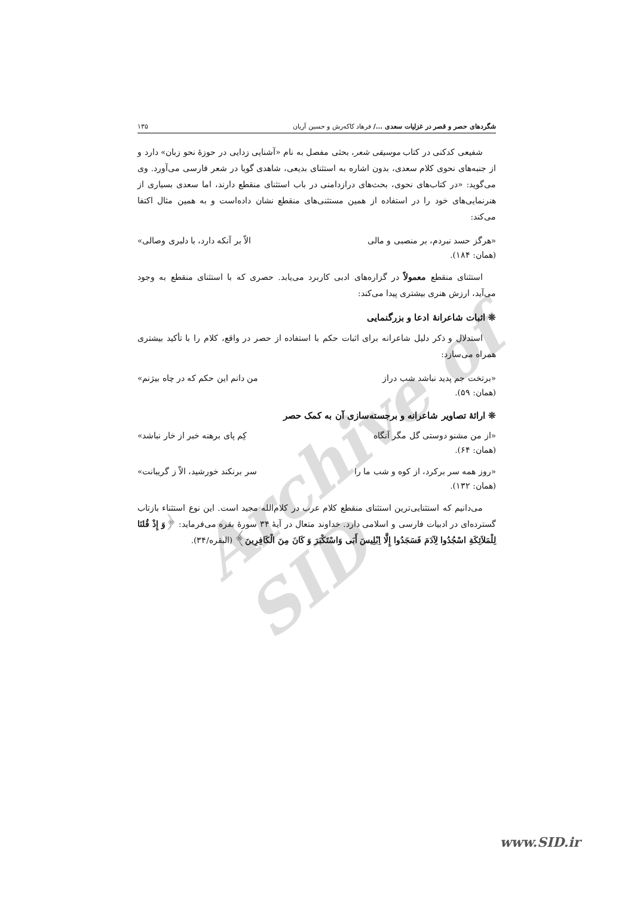Archive of SID
شگردهای حصر و قصر در غزلیات سعدی .../ فرهاد کاکه‌رش و حسین آریان ۱۳۵
شفیعی کدکنی در کتاب موسیقی شعر، بحثی مفصل به نام «آشنایی زدایی در حوزهٔ نحو زبان» دارد و از جنبه‌های نحوی کلام سعدی، بدون اشاره به استثنای بدیعی، شاهدی گویا در شعر فارسی می‌آورد. وی می‌گوید: «در کتاب‌های نحوی، بحث‌های درازدامنی در باب استثنای منقطع دارند، اما سعدی بسیاری از هنرنمایی‌های خود را در استفاده از همین مستثنی‌های منقطع نشان داده‌است و به همین مثال اکتفا می‌کند:
«هرگز حسد نبردم، بر منصبی و مالی الاّ بر آنکه دارد، با دلبری وصالی»
(همان: ۱۸۴).
استثنای منقطع معمولاً در گزاره‌های ادبی کاربرد می‌یابد. حصری که با استثنای منقطع به وجود می‌آید، ارزش هنری بیشتری پیدا می‌کند:
❊ اثبات شاعرانهٔ ادعا و بزرگنمایی
استدلال و ذکر دلیل شاعرانه برای اثبات حکم با استفاده از حصر در واقع، کلام را با تأکید بیشتری همراه می‌سازد:
«برتخت جم پدید نباشد شب دراز من دانم این حکم که در چاه بیژنم»
(همان: ۵۹).
❊ ارائهٔ تصاویر شاعرانه و برجسته‌سازی آن به کمک حصر
«از من مشنو دوستی گل مگر آنگاه کِم پای برهنه خبر از خار نباشد»
(همان: ۶۴).
«روز همه سر برکرد، از کوه و شب ما را سر برنکند خورشید، الاّ ز گریبانت»
(همان: ۱۳۲).
می‌دانیم که استثنایی‌ترین استثنای منقطع کلام عرب در کلام‌الله مجید است. این نوع استثناء بازتاب گسترده‌ای در ادبیات فارسی و اسلامی دارد. خداوند متعال در آیهٔ ۳۴ سورهٔ بقره می‌فرماید: ﴿وَ إِذْ قُلنَا لِلْمَلاَئِکَةِ اسْجُدُوا لِآدَمَ فَسَجَدُوا إِلَّا اِبْلِیسَ أَبَی وَاسْتَکْبَرَ وَ کَانَ مِنَ الْکَافِرِینَ﴾ (البقره/۳۴).
www.SID.ir